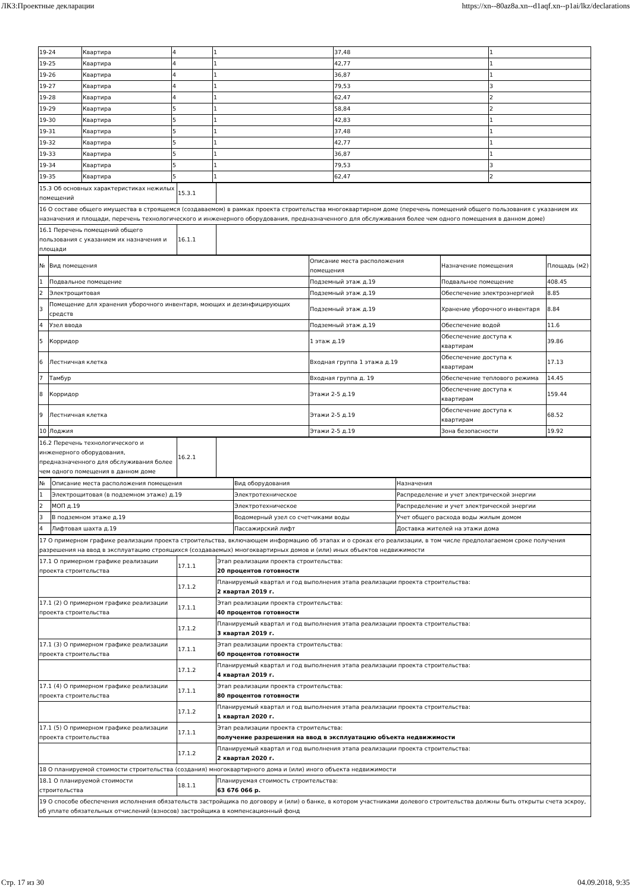ЛКЗ:Проектные декларации https://xn--80az8a.xn--d1aqf.xn--p1ai/lkz/declarations
| 19-24 | Квартира | 4 | 1 | 37,48 | 1 |
| 19-25 | Квартира | 4 | 1 | 42,77 | 1 |
| 19-26 | Квартира | 4 | 1 | 36,87 | 1 |
| 19-27 | Квартира | 4 | 1 | 79,53 | 3 |
| 19-28 | Квартира | 4 | 1 | 62,47 | 2 |
| 19-29 | Квартира | 5 | 1 | 58,84 | 2 |
| 19-30 | Квартира | 5 | 1 | 42,83 | 1 |
| 19-31 | Квартира | 5 | 1 | 37,48 | 1 |
| 19-32 | Квартира | 5 | 1 | 42,77 | 1 |
| 19-33 | Квартира | 5 | 1 | 36,87 | 1 |
| 19-34 | Квартира | 5 | 1 | 79,53 | 3 |
| 19-35 | Квартира | 5 | 1 | 62,47 | 2 |
| 15.3 Об основных характеристиках нежилых помещений | 15.3.1 | |
| 16 О составе общего имущества в строящемся (создаваемом) в рамках проекта строительства многоквартирном доме (перечень помещений общего пользования с указанием их назначения и площади, перечень технологического и инженерного оборудования, предназначенного для обслуживания более чем одного помещения в данном доме) | | |
| 16.1 Перечень помещений общего пользования с указанием их назначения и площади | 16.1.1 | |
| № | Вид помещения | Описание места расположения помещения | Назначение помещения | Площадь (м2) |
| --- | --- | --- | --- | --- |
| 1 | Подвальное помещение | Подземный этаж д.19 | Подвальное помещение | 408.45 |
| 2 | Электрощитовая | Подземный этаж д.19 | Обеспечение электроэнергией | 8.85 |
| 3 | Помещение для хранения уборочного инвентаря, моющих и дезинфицирующих средств | Подземный этаж д.19 | Хранение уборочного инвентаря | 8.84 |
| 4 | Узел ввода | Подземный этаж д.19 | Обеспечение водой | 11.6 |
| 5 | Корридор | 1 этаж д.19 | Обеспечение доступа к квартирам | 39.86 |
| 6 | Лестничная клетка | Входная группа 1 этажа д.19 | Обеспечение доступа к квартирам | 17.13 |
| 7 | Тамбур | Входная группа д. 19 | Обеспечение теплового режима | 14.45 |
| 8 | Корридор | Этажи 2-5 д.19 | Обеспечение доступа к квартирам | 159.44 |
| 9 | Лестничная клетка | Этажи 2-5 д.19 | Обеспечение доступа к квартирам | 68.52 |
| 10 | Лоджия | Этажи 2-5 д.19 | Зона безопасности | 19.92 |
| 16.2 Перечень технологического и инженерного оборудования, предназначенного для обслуживания более чем одного помещения в данном доме | 16.2.1 | |
| № | Описание места расположения помещения | Вид оборудования | Назначения |
| --- | --- | --- | --- |
| 1 | Электрощитовая (в подземном этаже) д.19 | Электротехническое | Распределение и учет электрической энергии |
| 2 | МОП д.19 | Электротехническое | Распределение и учет электрической энергии |
| 3 | В подземном этаже д.19 | Водомерный узел со счетчиками воды | Учет общего расхода воды жилым домом |
| 4 | Лифтовая шахта д.19 | Пассажирский лифт | Доставка жителей на этажи дома |
| 17 О примерном графике реализации проекта строительства, включающем информацию об этапах и о сроках его реализации, в том числе предполагаемом сроке получения разрешения на ввод в эксплуатацию строящихся (создаваемых) многоквартирных домов и (или) иных объектов недвижимости | | |
| 17.1 О примерном графике реализации проекта строительства | 17.1.1 | Этап реализации проекта строительства: 20 процентов готовности |
| | 17.1.2 | Планируемый квартал и год выполнения этапа реализации проекта строительства: 2 квартал 2019 г. |
| 17.1 (2) О примерном графике реализации проекта строительства | 17.1.1 | Этап реализации проекта строительства: 40 процентов готовности |
| | 17.1.2 | Планируемый квартал и год выполнения этапа реализации проекта строительства: 3 квартал 2019 г. |
| 17.1 (3) О примерном графике реализации проекта строительства | 17.1.1 | Этап реализации проекта строительства: 60 процентов готовности |
| | 17.1.2 | Планируемый квартал и год выполнения этапа реализации проекта строительства: 4 квартал 2019 г. |
| 17.1 (4) О примерном графике реализации проекта строительства | 17.1.1 | Этап реализации проекта строительства: 80 процентов готовности |
| | 17.1.2 | Планируемый квартал и год выполнения этапа реализации проекта строительства: 1 квартал 2020 г. |
| 17.1 (5) О примерном графике реализации проекта строительства | 17.1.1 | Этап реализации проекта строительства: получение разрешения на ввод в эксплуатацию объекта недвижимости |
| | 17.1.2 | Планируемый квартал и год выполнения этапа реализации проекта строительства: 2 квартал 2020 г. |
| 18 О планируемой стоимости строительства (создания) многоквартирного дома и (или) иного объекта недвижимости | | |
| 18.1 О планируемой стоимости строительства | 18.1.1 | Планируемая стоимость строительства: 63 676 066 р. |
| 19 О способе обеспечения исполнения обязательств застройщика по договору и (или) о банке, в котором участниками долевого строительства должны быть открыты счета эскроу, об уплате обязательных отчислений (взносов) застройщика в компенсационный фонд | | |
Стр. 17 из 30 04.09.2018, 9:35